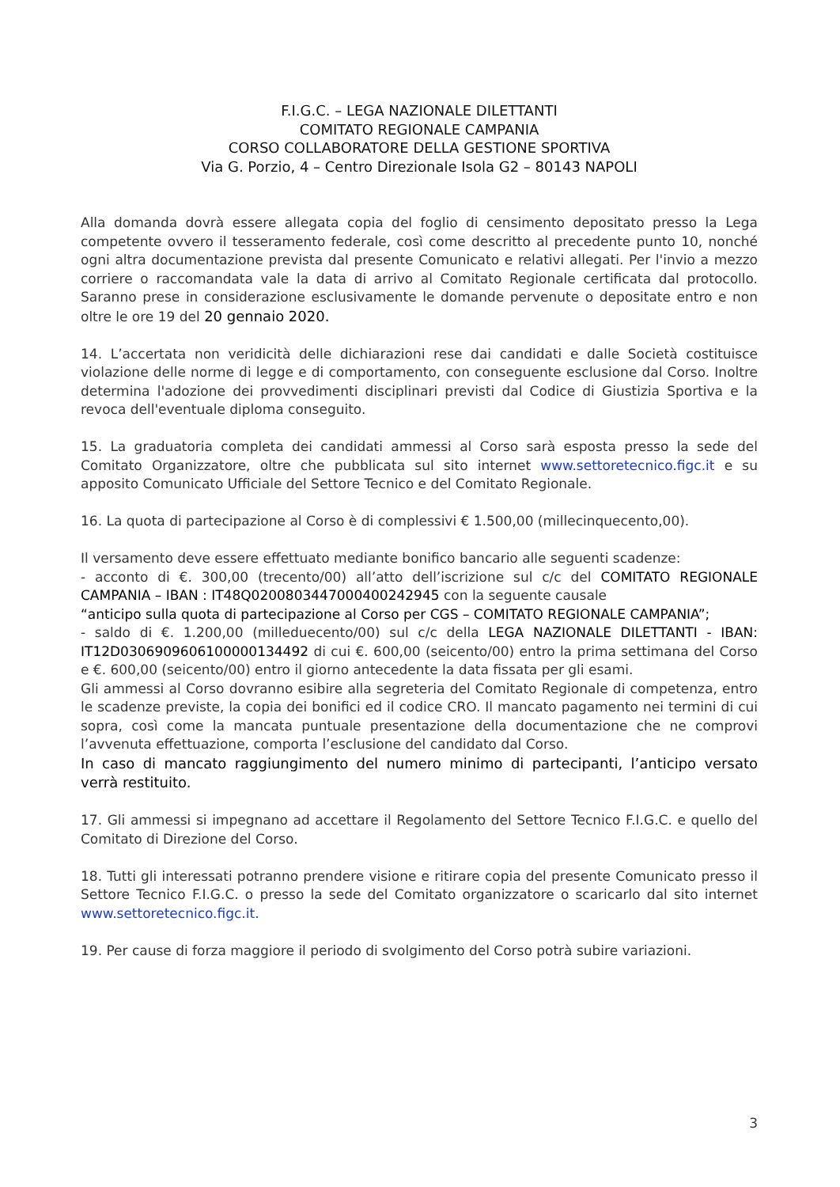F.I.G.C. – LEGA NAZIONALE DILETTANTI
COMITATO REGIONALE CAMPANIA
CORSO COLLABORATORE DELLA GESTIONE SPORTIVA
Via G. Porzio, 4 – Centro Direzionale Isola G2 – 80143 NAPOLI
Alla domanda dovrà essere allegata copia del foglio di censimento depositato presso la Lega competente ovvero il tesseramento federale, così come descritto al precedente punto 10, nonché ogni altra documentazione prevista dal presente Comunicato e relativi allegati. Per l'invio a mezzo corriere o raccomandata vale la data di arrivo al Comitato Regionale certificata dal protocollo. Saranno prese in considerazione esclusivamente le domande pervenute o depositate entro e non oltre le ore 19 del 20 gennaio 2020.
14. L’accertata non veridicità delle dichiarazioni rese dai candidati e dalle Società costituisce violazione delle norme di legge e di comportamento, con conseguente esclusione dal Corso. Inoltre determina l'adozione dei provvedimenti disciplinari previsti dal Codice di Giustizia Sportiva e la revoca dell'eventuale diploma conseguito.
15. La graduatoria completa dei candidati ammessi al Corso sarà esposta presso la sede del Comitato Organizzatore, oltre che pubblicata sul sito internet www.settoretecnico.figc.it e su apposito Comunicato Ufficiale del Settore Tecnico e del Comitato Regionale.
16. La quota di partecipazione al Corso è di complessivi € 1.500,00 (millecinquecento,00).
Il versamento deve essere effettuato mediante bonifico bancario alle seguenti scadenze:
- acconto di €. 300,00 (trecento/00) all’atto dell’iscrizione sul c/c del COMITATO REGIONALE CAMPANIA – IBAN : IT48Q0200803447000400242945 con la seguente causale
“anticipo sulla quota di partecipazione al Corso per CGS – COMITATO REGIONALE CAMPANIA”;
- saldo di €. 1.200,00 (milleduecento/00) sul c/c della LEGA NAZIONALE DILETTANTI - IBAN: IT12D0306909606100000134492 di cui €. 600,00 (seicento/00) entro la prima settimana del Corso e €. 600,00 (seicento/00) entro il giorno antecedente la data fissata per gli esami.
Gli ammessi al Corso dovranno esibire alla segreteria del Comitato Regionale di competenza, entro le scadenze previste, la copia dei bonifici ed il codice CRO. Il mancato pagamento nei termini di cui sopra, così come la mancata puntuale presentazione della documentazione che ne comprovi l’avvenuta effettuazione, comporta l’esclusione del candidato dal Corso.
In caso di mancato raggiungimento del numero minimo di partecipanti, l’anticipo versato verrà restituito.
17. Gli ammessi si impegnano ad accettare il Regolamento del Settore Tecnico F.I.G.C. e quello del Comitato di Direzione del Corso.
18. Tutti gli interessati potranno prendere visione e ritirare copia del presente Comunicato presso il Settore Tecnico F.I.G.C. o presso la sede del Comitato organizzatore o scaricarlo dal sito internet www.settoretecnico.figc.it.
19. Per cause di forza maggiore il periodo di svolgimento del Corso potrà subire variazioni.
3